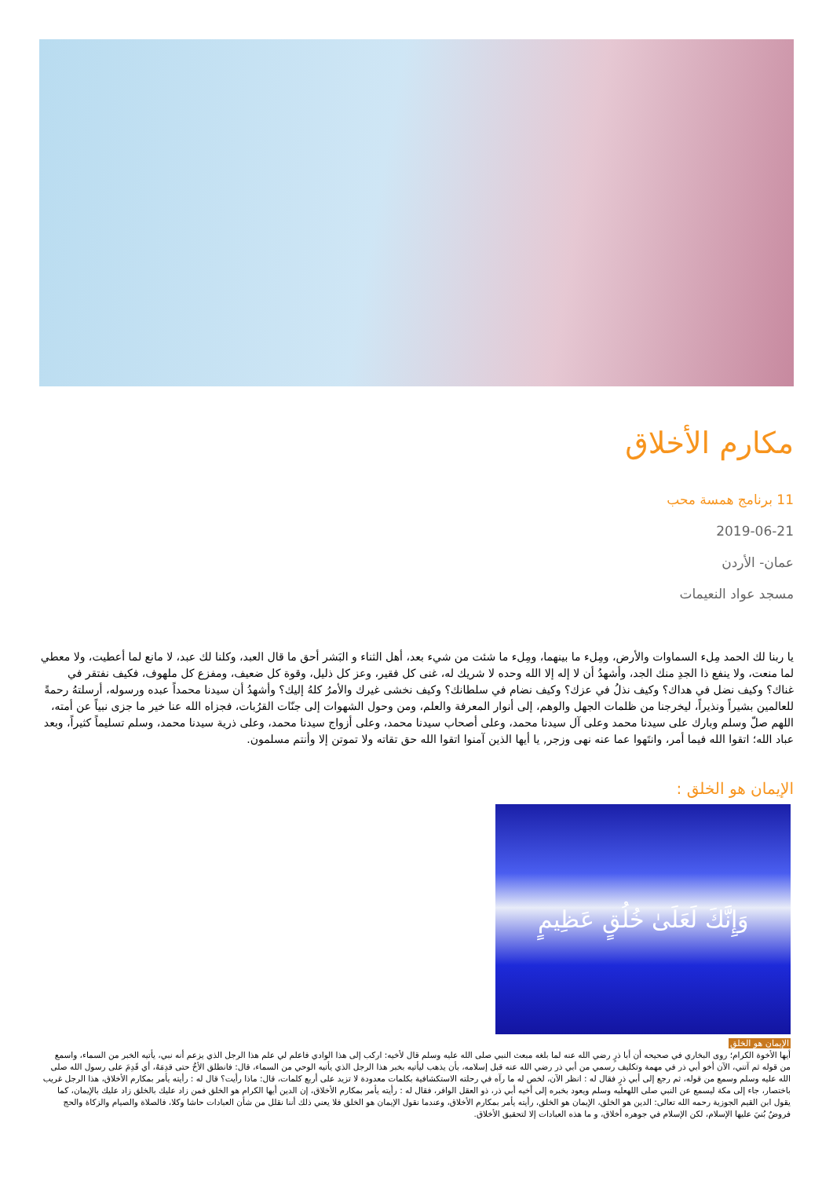مكارم الأخلاق
11 برنامج همسة محب
2019-06-21
عمان- الأردن
مسجد عواد النعيمات
يا ربنا لك الحمد مِلء السماوات والأرض، ومِلء ما بينهما، ومِلء ما شئت من شيء بعد، أهل الثناء و البَشر أحق ما قال العبد، وكلنا لك عبد، لا مانع لما أعطيت، ولا معطي لما منعت، ولا ينفع ذا الجدِ منك الجد، وأشهدُ أن لا إله إلا الله وحده لا شريك له، غنى كل فقير، وعز كل ذليل، وقوة كل ضعيف، ومفزع كل ملهوف، فكيف نفتقر في غناك؟ وكيف نضل في هداك؟ وكيف نذلُ في عزك؟ وكيف نضام في سلطانك؟ وكيف نخشى غيرك والأمرُ كلهُ إليك؟ وأشهدُ أن سيدنا محمداً عبده ورسوله، أرسلتهُ رحمةً للعالمين بشيراً ونذيراً، ليخرجنا من ظلمات الجهل والوهم، إلى أنوار المعرفة والعلم، ومن وحول الشهوات إلى جنّات القرُبات، فجزاه الله عنا خير ما جزى نبياً عن أمته، اللهم صلّ وسلم وبارك على سيدنا محمد وعلى آل سيدنا محمد، وعلى أصحاب سيدنا محمد، وعلى أزواج سيدنا محمد، وعلى ذرية سيدنا محمد، وسلم تسليماً كثيراً، وبعد عباد الله؛ اتقوا الله فيما أمر، وانتَهوا عما عنه نهى وزجر, يا أيها الذين آمنوا اتقوا الله حق تقاته ولا تموتن إلا وأنتم مسلمون.
الإيمان هو الخلق :
وَإِنَّكَ لَعَلَىٰ خُلُقٍ عَظِيمٍ
الإيمان هو الخلق
أيها الأخوة الكرام؛ روى البخاري في صحيحه أن أبا ذرٍ رضي الله عنه لما بلغه مبعث النبي صلى الله عليه وسلم قال لأخيه: اركب إلى هذا الوادي فاعلم لي علم هذا الرجل الذي يزعم أنه نبي، يأتيه الخبر من السماء، واسمع من قوله ثم آتني، الآن أخو أبي ذر في مهمة وتكليف رسمي من أبي ذر رضي الله عنه قبل إسلامه، بأن يذهب ليأتيه بخبر هذا الرجل الذي يأتيه الوحي من السماء، قال: فانطلق الأخُ حتى قدِمَهُ، أي قَدِمَ على رسول الله صلى الله عليه وسلم وسمع من قوله، ثم رجع إلى أبي ذرٍ فقال له : انظر الآن، لخص له ما رآه في رحلته الاستكشافية بكلمات معدودة لا تزيد على أربع كلمات، قال: ماذا رأيت؟ قال له : رأيته يأمر بمكارم الأخلاق، هذا الرجل غريب باختصار، جاء إلى مكة ليسمع عن النبي صلى اللهعليه وسلم ويعود بخبره إلى أخيه أبي ذر، ذو العقل الوافر، فقال له : رأيته يأمر بمكارم الأخلاق، إن الدين أيها الكرام هو الخلق فمن زاد عليك بالخلق زاد عليك بالإيمان، كما يقول ابن القيم الجوزية رحمه الله تعالى: الدين هو الخلق، الإيمان هو الخلق، رأيته يأمر بمكارم الأخلاق، وعندما نقول الإيمان هو الخلق فلا يعني ذلك أننا نقلل من شأن العبادات حاشا وكلا، فالصلاة والصيام والزكاة والحج فروضٌ بُنيَ عليها الإسلام، لكن الإسلام في جوهره أخلاق، و ما هذه العبادات إلا لتحقيق الأخلاق.